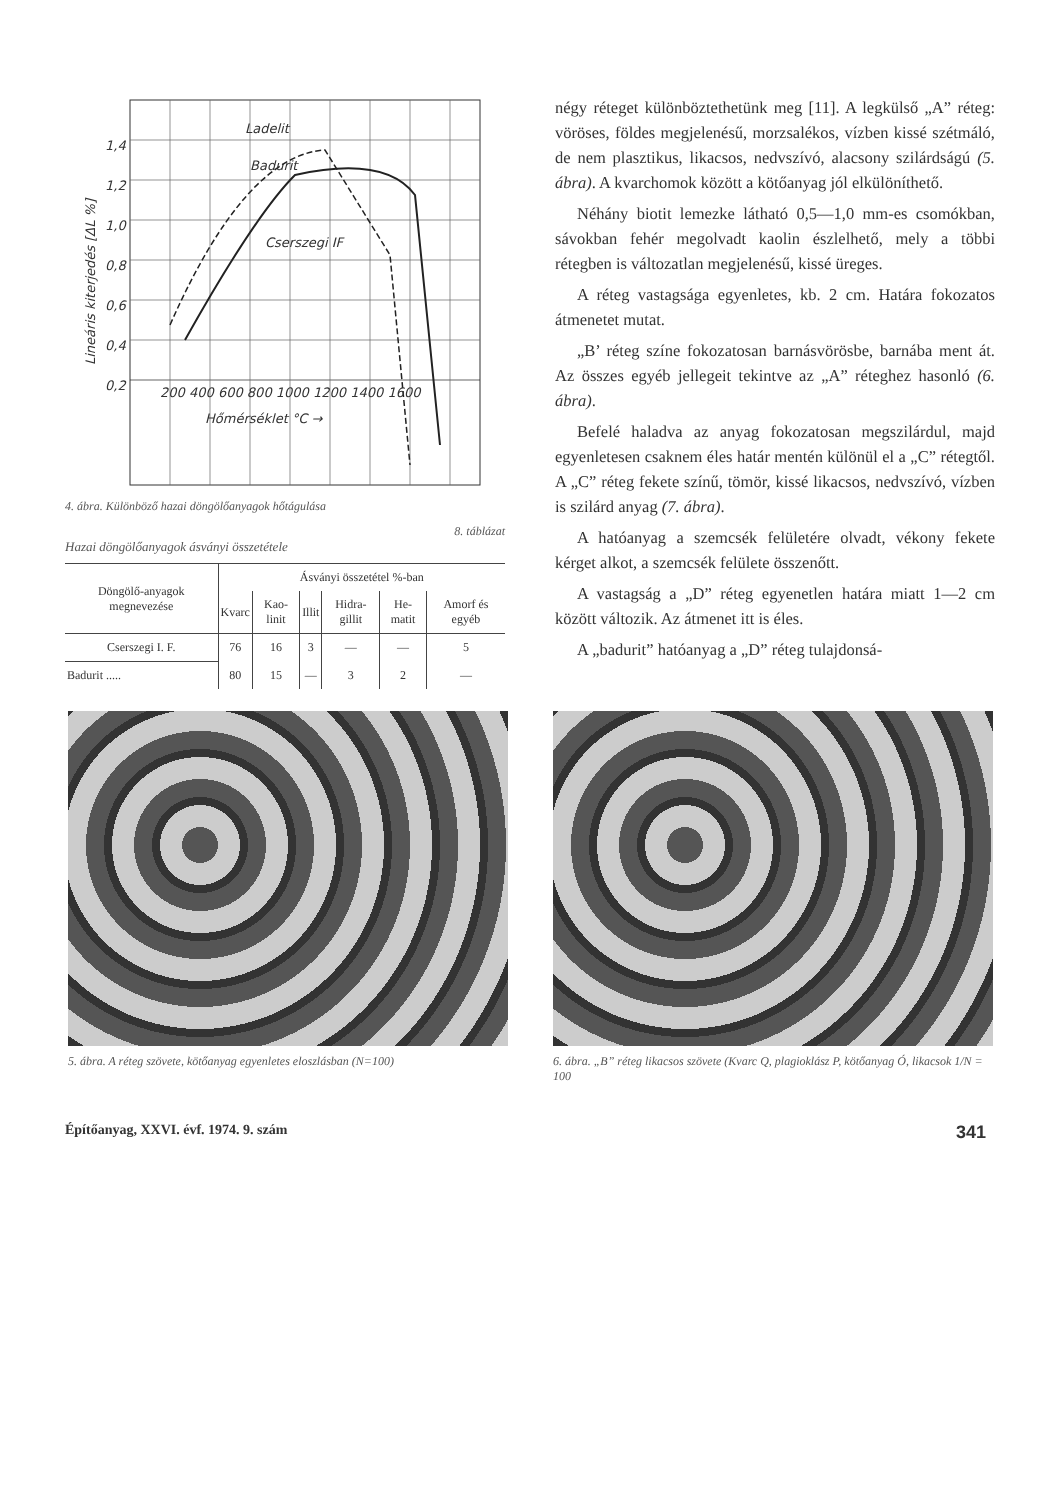Ladelit
Badurit
Cserszegi IF
1,4
1,2
1,0
0,8
0,6
0,4
0,2
200 400 600 800 1000 1200 1400 1600
Hőmérséklet °C →
Lineáris kiterjedés [ΔL %]
4. ábra. Különböző hazai döngölőanyagok hőtágulása
8. táblázat
Hazai döngölőanyagok ásványi összetétele
| Döngölő-anyagok megnevezése | Ásványi összetétel %-ban | | | | | |
| --- | --- | --- | --- | --- | --- | --- |
| | Kvarc | Kao-linit | Illit | Hidra-gillit | He-matit | Amorf és egyéb |
| Cserszegi I. F. | 76 | 16 | 3 | — | — | 5 |
| Badurit ..... | 80 | 15 | — | 3 | 2 | — |
négy réteget különböztethetünk meg [11]. A legkülső „A” réteg: vöröses, földes megjelenésű, morzsalékos, vízben kissé szétmáló, de nem plasztikus, likacsos, nedvszívó, alacsony szilárdságú (5. ábra). A kvarchomok között a kötőanyag jól elkülöníthető.
Néhány biotit lemezke látható 0,5—1,0 mm-es csomókban, sávokban fehér megolvadt kaolin észlelhető, mely a többi rétegben is változatlan megjelenésű, kissé üreges.
A réteg vastagsága egyenletes, kb. 2 cm. Határa fokozatos átmenetet mutat.
„B’ réteg színe fokozatosan barnásvörösbe, barnába ment át. Az összes egyéb jellegeit tekintve az „A” réteghez hasonló (6. ábra).
Befelé haladva az anyag fokozatosan megszilárdul, majd egyenletesen csaknem éles határ mentén különül el a „C” rétegtől. A „C” réteg fekete színű, tömör, kissé likacsos, nedvszívó, vízben is szilárd anyag (7. ábra).
A hatóanyag a szemcsék felületére olvadt, vékony fekete kérget alkot, a szemcsék felülete összenőtt.
A vastagság a „D” réteg egyenetlen határa miatt 1—2 cm között változik. Az átmenet itt is éles.
A „badurit” hatóanyag a „D” réteg tulajdonsá-
5. ábra. A réteg szövete, kötőanyag egyenletes eloszlásban (N=100)
6. ábra. „B” réteg likacsos szövete (Kvarc Q, plagioklász P, kötőanyag Ó, likacsok 1/N = 100
Építőanyag, XXVI. évf. 1974. 9. szám 341